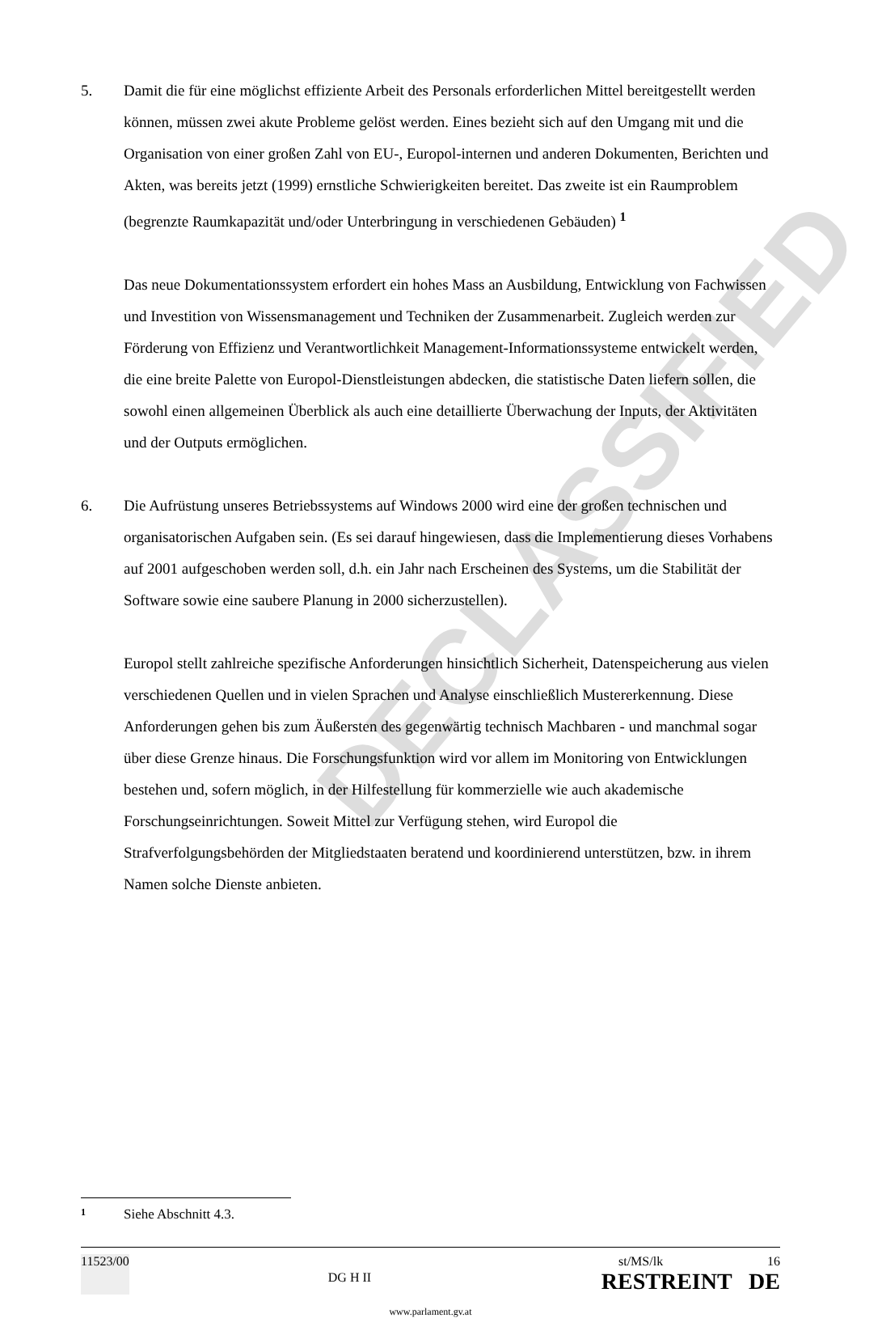DECLASSIFIED
5. Damit die für eine möglichst effiziente Arbeit des Personals erforderlichen Mittel bereit­gestellt werden können, müssen zwei akute Probleme gelöst werden. Eines bezieht sich auf den Umgang mit und die Organisation von einer großen Zahl von EU-, Europol-internen und anderen Dokumenten, Berichten und Akten, was bereits jetzt (1999) ernstliche Schwierig­keiten bereitet. Das zweite ist ein Raumproblem (begrenzte Raumkapazität und/oder Unter­bringung in verschiedenen Gebäuden) <sup>1</sup>
Das neue Dokumentationssystem erfordert ein hohes Mass an Ausbildung, Entwicklung von Fachwissen und Investition von Wissensmanagement und Techniken der Zusammenarbeit. Zugleich werden zur Förderung von Effizienz und Verantwortlichkeit Management-Informationssysteme entwickelt werden, die eine breite Palette von Europol-Dienstleistungen abdecken, die statistische Daten liefern sollen, die sowohl einen allgemeinen Überblick als auch eine detaillierte Überwachung der Inputs, der Aktivitäten und der Outputs ermöglichen.
6. Die Aufrüstung unseres Betriebssystems auf Windows 2000 wird eine der großen technischen und organisatorischen Aufgaben sein. (Es sei darauf hingewiesen, dass die Implementierung dieses Vorhabens auf 2001 aufgeschoben werden soll, d.h. ein Jahr nach Erscheinen des Systems, um die Stabilität der Software sowie eine saubere Planung in 2000 sicherzustellen).
Europol stellt zahlreiche spezifische Anforderungen hinsichtlich Sicherheit, Datenspeicherung aus vielen verschiedenen Quellen und in vielen Sprachen und Analyse einschließlich Muster­erkennung. Diese Anforderungen gehen bis zum Äußersten des gegenwärtig technisch Mach­baren - und manchmal sogar über diese Grenze hinaus. Die Forschungsfunktion wird vor allem im Monitoring von Entwicklungen bestehen und, sofern möglich, in der Hilfestellung für kommerzielle wie auch akademische Forschungseinrichtungen. Soweit Mittel zur Verfügung stehen, wird Europol die Strafverfolgungsbehörden der Mitgliedstaaten beratend und koordinierend unterstützen, bzw. in ihrem Namen solche Dienste anbieten.
1 Siehe Abschnitt 4.3.
11523/00
DG H II
st/MS/lk 16
RESTREINT DE
www.parlament.gv.at